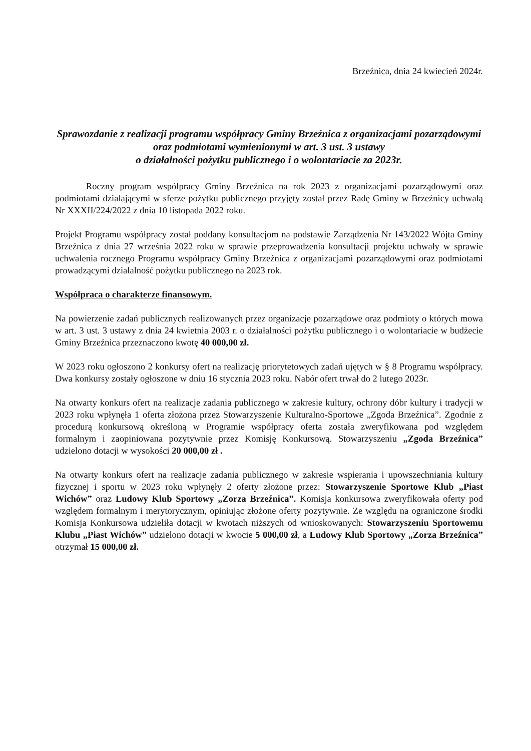Brzeźnica, dnia 24 kwiecień 2024r.
Sprawozdanie z realizacji programu współpracy Gminy Brzeźnica z organizacjami pozarządowymi oraz podmiotami wymienionymi w art. 3 ust. 3 ustawy
o działalności pożytku publicznego i o wolontariacie za 2023r.
Roczny program współpracy Gminy Brzeźnica na rok 2023 z organizacjami pozarządowymi oraz podmiotami działającymi w sferze pożytku publicznego przyjęty został przez Radę Gminy w Brzeźnicy uchwałą Nr XXXII/224/2022 z dnia 10 listopada 2022 roku.
Projekt Programu współpracy został poddany konsultacjom na podstawie Zarządzenia Nr 143/2022 Wójta Gminy Brzeźnica z dnia 27 września 2022 roku w sprawie przeprowadzenia konsultacji projektu uchwały w sprawie uchwalenia rocznego Programu współpracy Gminy Brzeźnica z organizacjami pozarządowymi oraz podmiotami prowadzącymi działalność pożytku publicznego na 2023 rok.
Współpraca o charakterze finansowym.
Na powierzenie zadań publicznych realizowanych przez organizacje pozarządowe oraz podmioty o których mowa w art. 3 ust. 3 ustawy z dnia 24 kwietnia 2003 r. o działalności pożytku publicznego i o wolontariacie w budżecie Gminy Brzeźnica przeznaczono kwotę 40 000,00 zł.
W 2023 roku ogłoszono 2 konkursy ofert na realizację priorytetowych zadań ujętych w § 8 Programu współpracy. Dwa konkursy zostały ogłoszone w dniu 16 stycznia 2023 roku. Nabór ofert trwał do 2 lutego 2023r.
Na otwarty konkurs ofert na realizacje zadania publicznego w zakresie kultury, ochrony dóbr kultury i tradycji w 2023 roku wpłynęła 1 oferta złożona przez Stowarzyszenie Kulturalno-Sportowe „Zgoda Brzeźnica”. Zgodnie z procedurą konkursową określoną w Programie współpracy oferta została zweryfikowana pod względem formalnym i zaopiniowana pozytywnie przez Komisję Konkursową. Stowarzyszeniu „Zgoda Brzeźnica” udzielono dotacji w wysokości 20 000,00 zł .
Na otwarty konkurs ofert na realizacje zadania publicznego w zakresie wspierania i upowszechniania kultury fizycznej i sportu w 2023 roku wpłynęły 2 oferty złożone przez: Stowarzyszenie Sportowe Klub „Piast Wichów” oraz Ludowy Klub Sportowy „Zorza Brzeźnica”. Komisja konkursowa zweryfikowała oferty pod względem formalnym i merytorycznym, opiniując złożone oferty pozytywnie. Ze względu na ograniczone środki Komisja Konkursowa udzieliła dotacji w kwotach niższych od wnioskowanych: Stowarzyszeniu Sportowemu Klubu „Piast Wichów” udzielono dotacji w kwocie 5 000,00 zł, a Ludowy Klub Sportowy „Zorza Brzeźnica” otrzymał 15 000,00 zł.